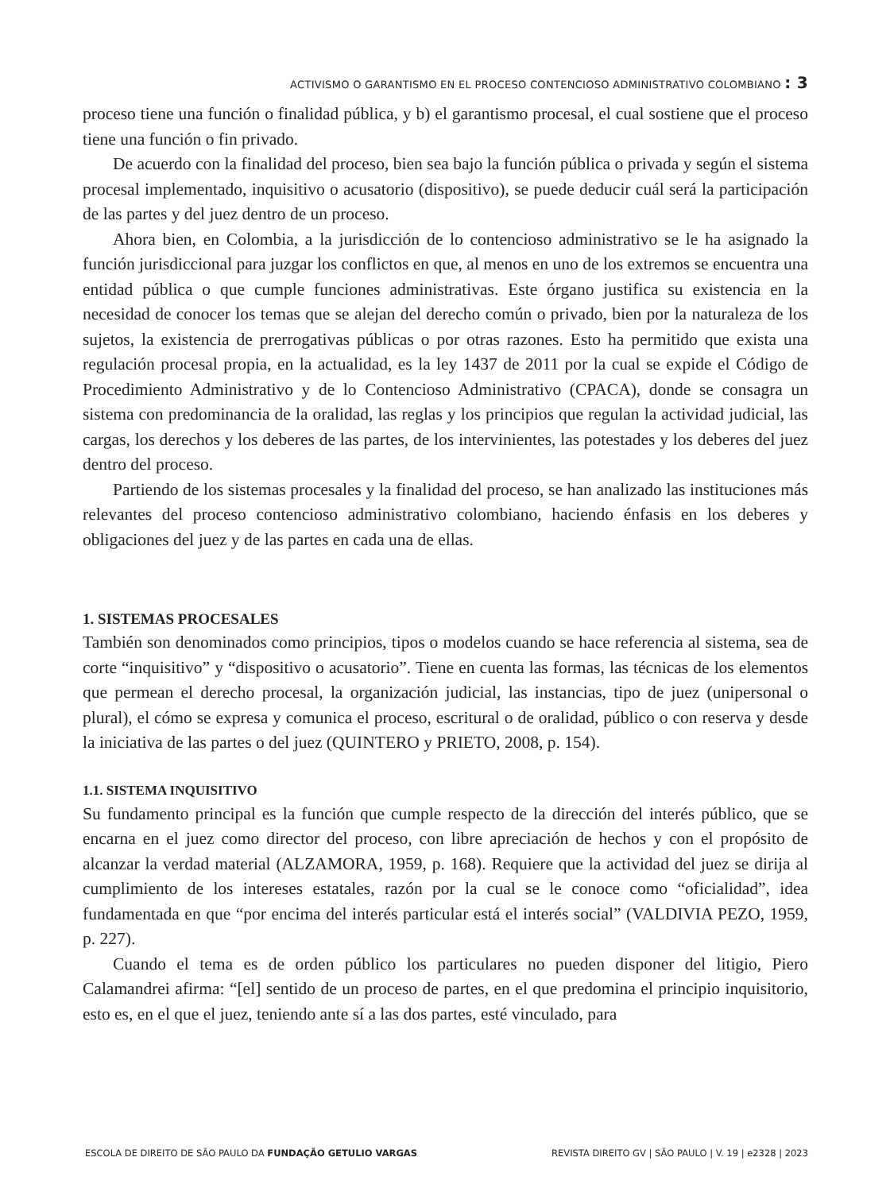ACTIVISMO O GARANTISMO EN EL PROCESO CONTENCIOSO ADMINISTRATIVO COLOMBIANO : 3
proceso tiene una función o finalidad pública, y b) el garantismo procesal, el cual sostiene que el proceso tiene una función o fin privado.
De acuerdo con la finalidad del proceso, bien sea bajo la función pública o privada y según el sistema procesal implementado, inquisitivo o acusatorio (dispositivo), se puede deducir cuál será la participación de las partes y del juez dentro de un proceso.
Ahora bien, en Colombia, a la jurisdicción de lo contencioso administrativo se le ha asignado la función jurisdiccional para juzgar los conflictos en que, al menos en uno de los extremos se encuentra una entidad pública o que cumple funciones administrativas. Este órgano justifica su existencia en la necesidad de conocer los temas que se alejan del derecho común o privado, bien por la naturaleza de los sujetos, la existencia de prerrogativas públicas o por otras razones. Esto ha permitido que exista una regulación procesal propia, en la actualidad, es la ley 1437 de 2011 por la cual se expide el Código de Procedimiento Administrativo y de lo Contencioso Administrativo (CPACA), donde se consagra un sistema con predominancia de la oralidad, las reglas y los principios que regulan la actividad judicial, las cargas, los derechos y los deberes de las partes, de los intervinientes, las potestades y los deberes del juez dentro del proceso.
Partiendo de los sistemas procesales y la finalidad del proceso, se han analizado las instituciones más relevantes del proceso contencioso administrativo colombiano, haciendo énfasis en los deberes y obligaciones del juez y de las partes en cada una de ellas.
1. SISTEMAS PROCESALES
También son denominados como principios, tipos o modelos cuando se hace referencia al sistema, sea de corte “inquisitivo” y “dispositivo o acusatorio”. Tiene en cuenta las formas, las técnicas de los elementos que permean el derecho procesal, la organización judicial, las instancias, tipo de juez (unipersonal o plural), el cómo se expresa y comunica el proceso, escritural o de oralidad, público o con reserva y desde la iniciativa de las partes o del juez (QUINTERO y PRIETO, 2008, p. 154).
1.1. SISTEMA INQUISITIVO
Su fundamento principal es la función que cumple respecto de la dirección del interés público, que se encarna en el juez como director del proceso, con libre apreciación de hechos y con el propósito de alcanzar la verdad material (ALZAMORA, 1959, p. 168). Requiere que la actividad del juez se dirija al cumplimiento de los intereses estatales, razón por la cual se le conoce como “oficialidad”, idea fundamentada en que “por encima del interés particular está el interés social” (VALDIVIA PEZO, 1959, p. 227).
Cuando el tema es de orden público los particulares no pueden disponer del litigio, Piero Calamandrei afirma: “[el] sentido de un proceso de partes, en el que predomina el principio inquisitorio, esto es, en el que el juez, teniendo ante sí a las dos partes, esté vinculado, para
ESCOLA DE DIREITO DE SÃO PAULO DA FUNDAÇÃO GETULIO VARGAS REVISTA DIREITO GV | SÃO PAULO | V. 19 | e2328 | 2023